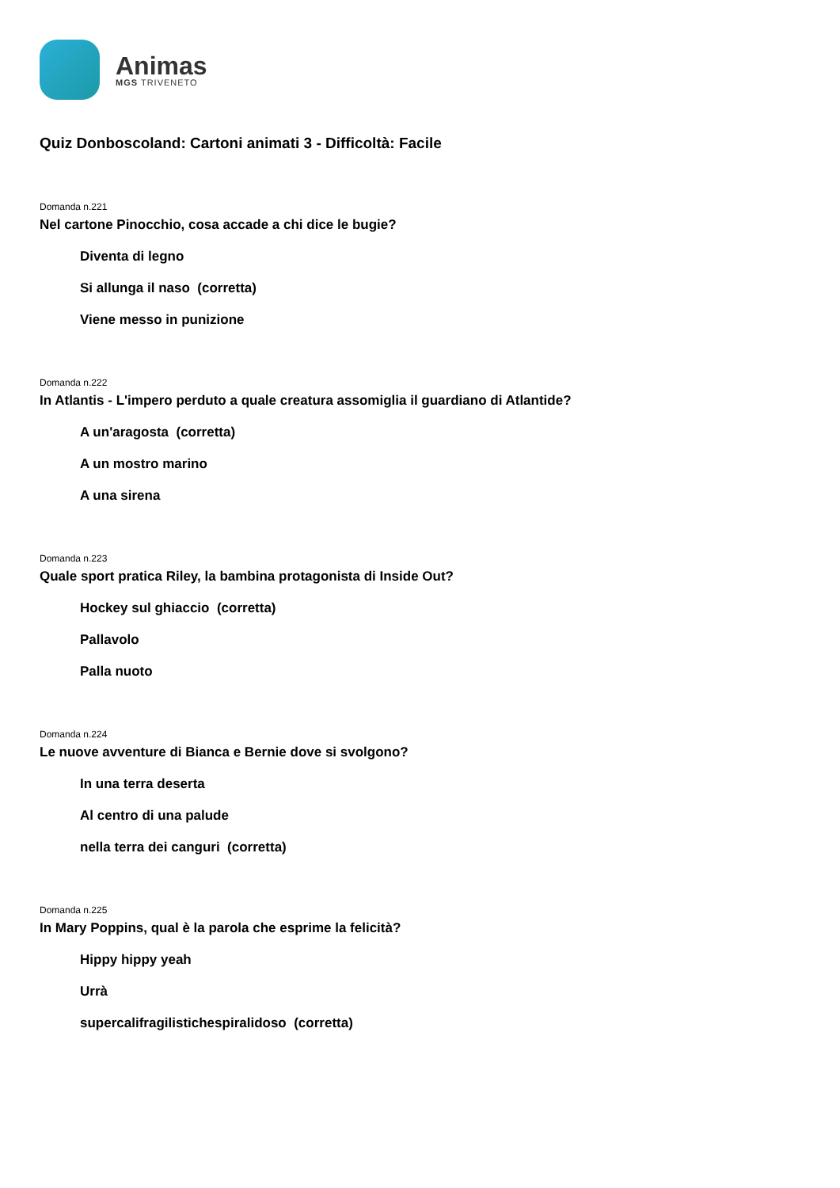Animas
MGS TRIVENETO
Quiz Donboscoland: Cartoni animati 3 - Difficoltà: Facile
Domanda n.221
Nel cartone Pinocchio, cosa accade a chi dice le bugie?
Diventa di legno
Si allunga il naso (corretta)
Viene messo in punizione
Domanda n.222
In Atlantis - L'impero perduto a quale creatura assomiglia il guardiano di Atlantide?
A un'aragosta (corretta)
A un mostro marino
A una sirena
Domanda n.223
Quale sport pratica Riley, la bambina protagonista di Inside Out?
Hockey sul ghiaccio (corretta)
Pallavolo
Palla nuoto
Domanda n.224
Le nuove avventure di Bianca e Bernie dove si svolgono?
In una terra deserta
Al centro di una palude
nella terra dei canguri (corretta)
Domanda n.225
In Mary Poppins, qual è la parola che esprime la felicità?
Hippy hippy yeah
Urrà
supercalifragilistichespiralidoso (corretta)